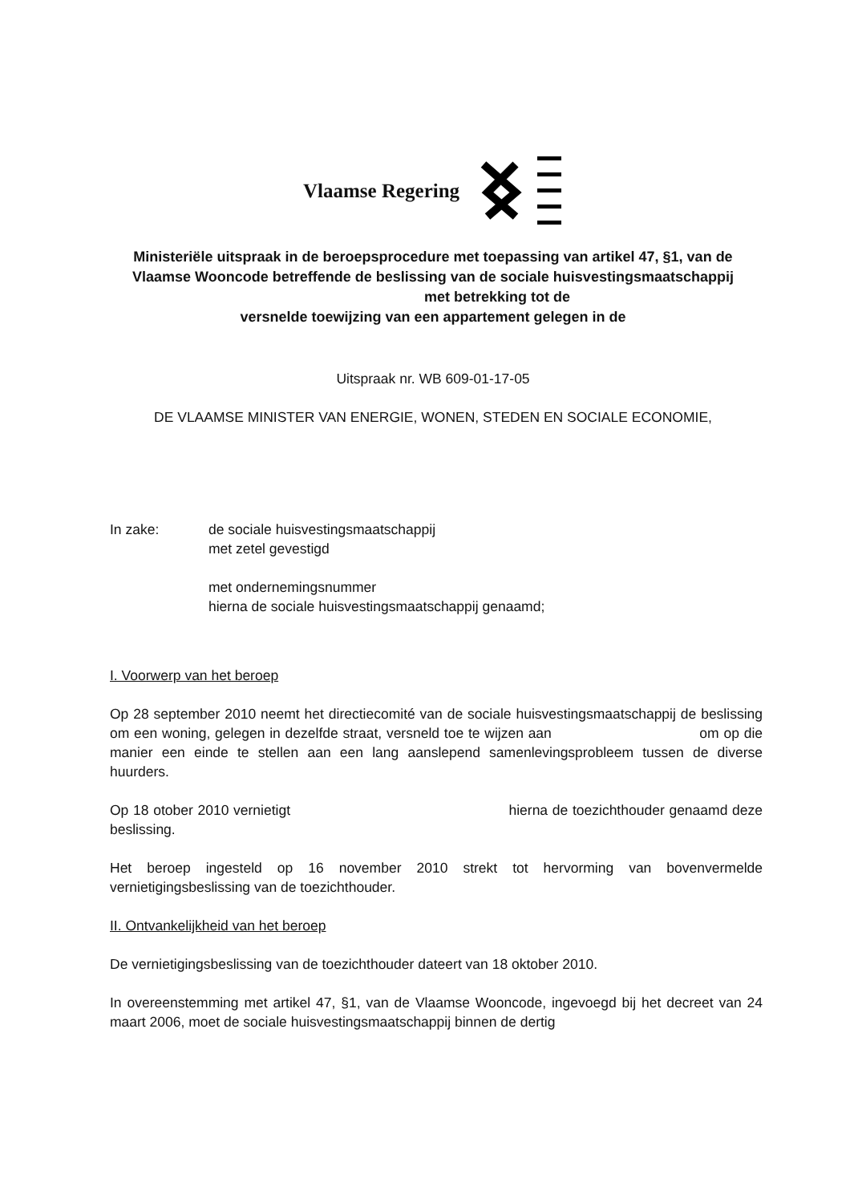Vlaamse Regering
Ministeriële uitspraak in de beroepsprocedure met toepassing van artikel 47, §1, van de Vlaamse Wooncode betreffende de beslissing van de sociale huisvestingsmaatschappij met betrekking tot de
versnelde toewijzing van een appartement gelegen in de
Uitspraak nr. WB 609-01-17-05
DE VLAAMSE MINISTER VAN ENERGIE, WONEN, STEDEN EN SOCIALE ECONOMIE,
In zake: de sociale huisvestingsmaatschappij
met zetel gevestigd
met ondernemingsnummer
hierna de sociale huisvestingsmaatschappij genaamd;
I. Voorwerp van het beroep
Op 28 september 2010 neemt het directiecomité van de sociale huisvestingsmaatschappij de beslissing om een woning, gelegen in dezelfde straat, versneld toe te wijzen aan om op die manier een einde te stellen aan een lang aanslepend samenlevingsprobleem tussen de diverse huurders.
Op 18 otober 2010 vernietigt hierna de toezichthouder genaamd deze beslissing.
Het beroep ingesteld op 16 november 2010 strekt tot hervorming van bovenvermelde vernietigingsbeslissing van de toezichthouder.
II. Ontvankelijkheid van het beroep
De vernietigingsbeslissing van de toezichthouder dateert van 18 oktober 2010.
In overeenstemming met artikel 47, §1, van de Vlaamse Wooncode, ingevoegd bij het decreet van 24 maart 2006, moet de sociale huisvestingsmaatschappij binnen de dertig